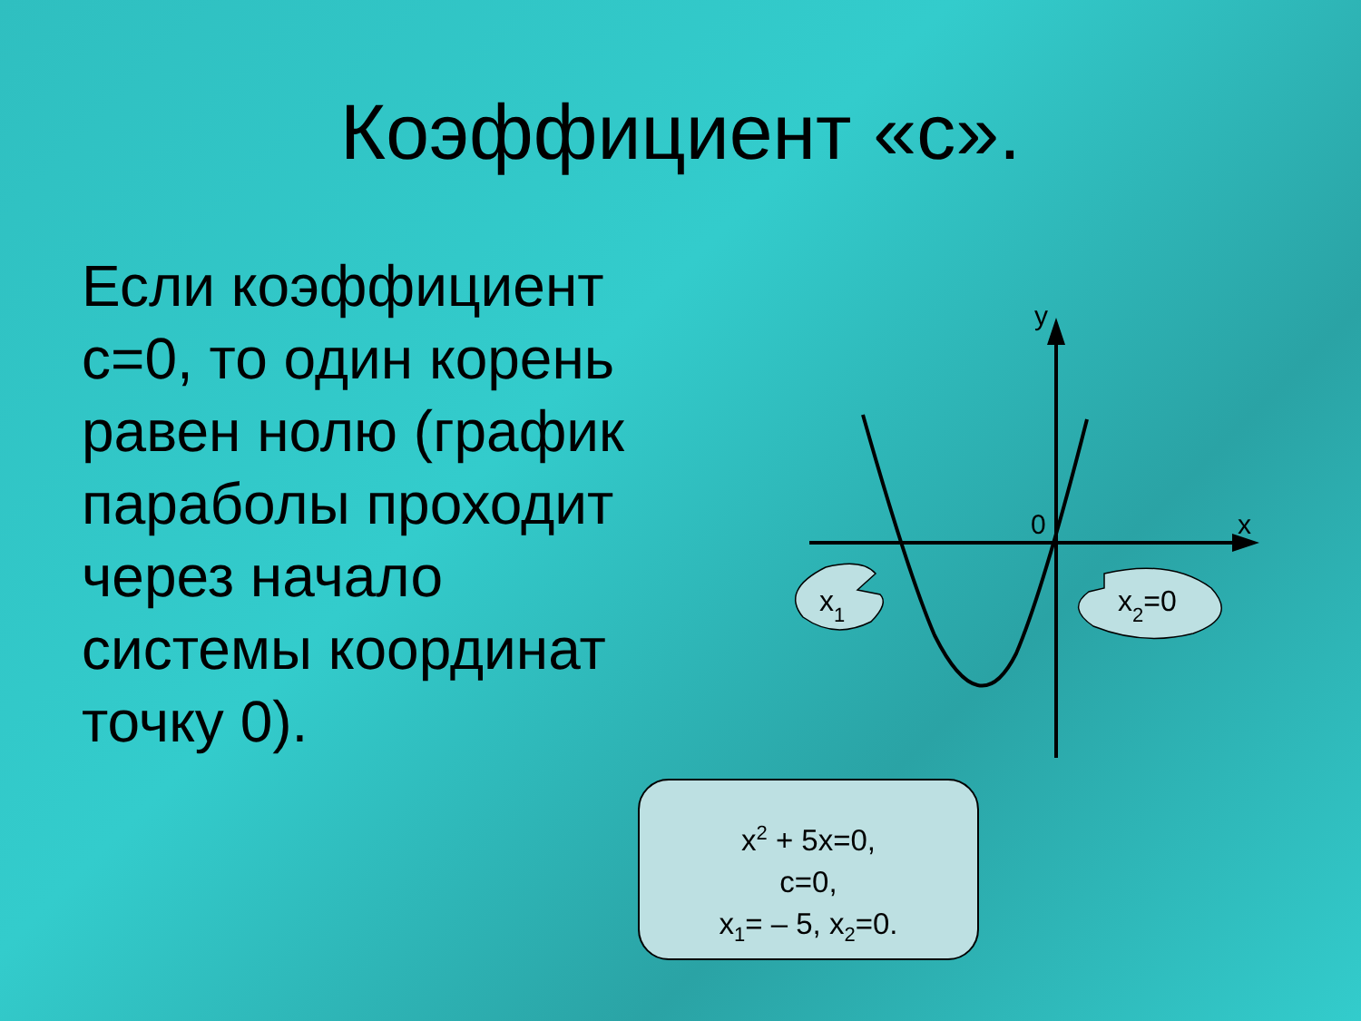Коэффициент «с».
Если коэффициент с=0, то один корень равен нолю (график параболы проходит через начало системы координат точку 0).
y
x
0
x1
x2=0
x<sup>2</sup> + 5x=0,
c=0,
x<sub>1</sub>= – 5, x<sub>2</sub>=0.